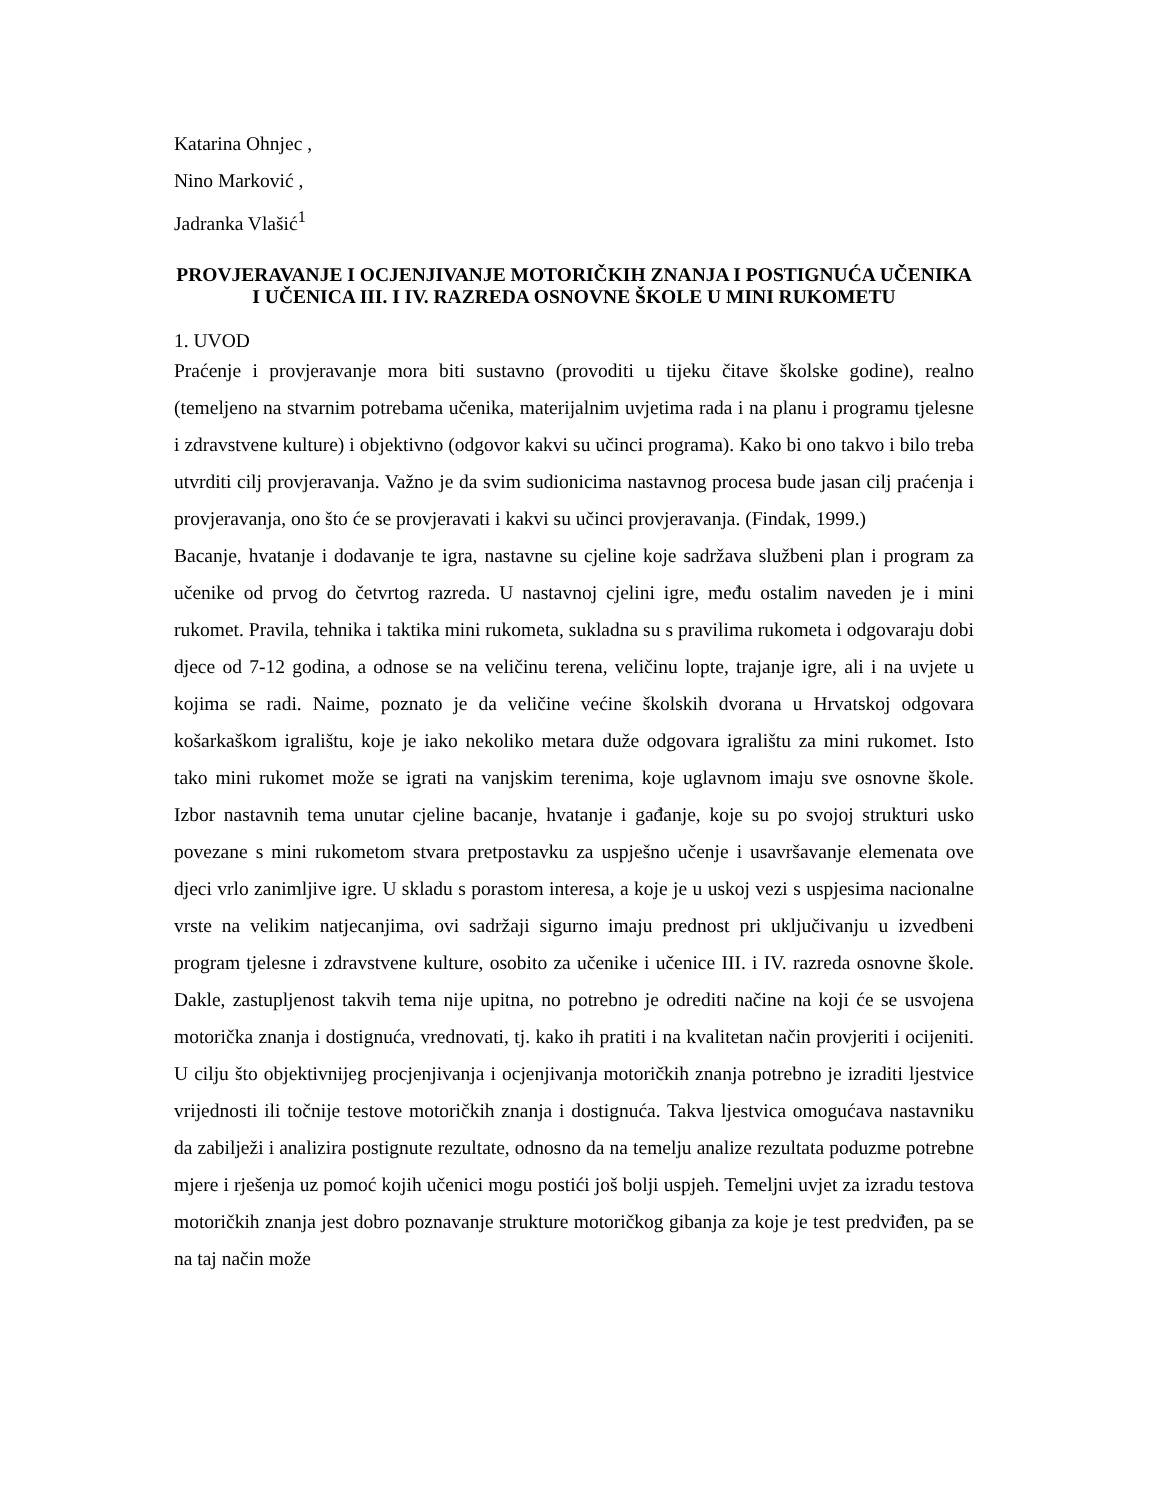Katarina Ohnjec ,
Nino Marković ,
Jadranka Vlašić<sup>1</sup>
PROVJERAVANJE I OCJENJIVANJE MOTORIČKIH ZNANJA I POSTIGNUĆA UČENIKA I UČENICA III. I IV. RAZREDA OSNOVNE ŠKOLE U MINI RUKOMETU
1. UVOD
Praćenje i provjeravanje mora biti sustavno (provoditi u tijeku čitave školske godine), realno (temeljeno na stvarnim potrebama učenika, materijalnim uvjetima rada i na planu i programu tjelesne i zdravstvene kulture) i objektivno (odgovor kakvi su učinci programa). Kako bi ono takvo i bilo treba utvrditi cilj provjeravanja. Važno je da svim sudionicima nastavnog procesa bude jasan cilj praćenja i provjeravanja, ono što će se provjeravati i kakvi su učinci provjeravanja. (Findak, 1999.)
Bacanje, hvatanje i dodavanje te igra, nastavne su cjeline koje sadržava službeni plan i program za učenike od prvog do četvrtog razreda. U nastavnoj cjelini igre, među ostalim naveden je i mini rukomet. Pravila, tehnika i taktika mini rukometa, sukladna su s pravilima rukometa i odgovaraju dobi djece od 7-12 godina, a odnose se na veličinu terena, veličinu lopte, trajanje igre, ali i na uvjete u kojima se radi. Naime, poznato je da veličine većine školskih dvorana u Hrvatskoj odgovara košarkaškom igralištu, koje je iako nekoliko metara duže odgovara igralištu za mini rukomet. Isto tako mini rukomet može se igrati na vanjskim terenima, koje uglavnom imaju sve osnovne škole. Izbor nastavnih tema unutar cjeline bacanje, hvatanje i gađanje, koje su po svojoj strukturi usko povezane s mini rukometom stvara pretpostavku za uspješno učenje i usavršavanje elemenata ove djeci vrlo zanimljive igre. U skladu s porastom interesa, a koje je u uskoj vezi s uspjesima nacionalne vrste na velikim natjecanjima, ovi sadržaji sigurno imaju prednost pri uključivanju u izvedbeni program tjelesne i zdravstvene kulture, osobito za učenike i učenice III. i IV. razreda osnovne škole. Dakle, zastupljenost takvih tema nije upitna, no potrebno je odrediti načine na koji će se usvojena motorička znanja i dostignuća, vrednovati, tj. kako ih pratiti i na kvalitetan način provjeriti i ocijeniti. U cilju što objektivnijeg procjenjivanja i ocjenjivanja motoričkih znanja potrebno je izraditi ljestvice vrijednosti ili točnije testove motoričkih znanja i dostignuća. Takva ljestvica omogućava nastavniku da zabilježi i analizira postignute rezultate, odnosno da na temelju analize rezultata poduzme potrebne mjere i rješenja uz pomoć kojih učenici mogu postići još bolji uspjeh. Temeljni uvjet za izradu testova motoričkih znanja jest dobro poznavanje strukture motoričkog gibanja za koje je test predviđen, pa se na taj način može